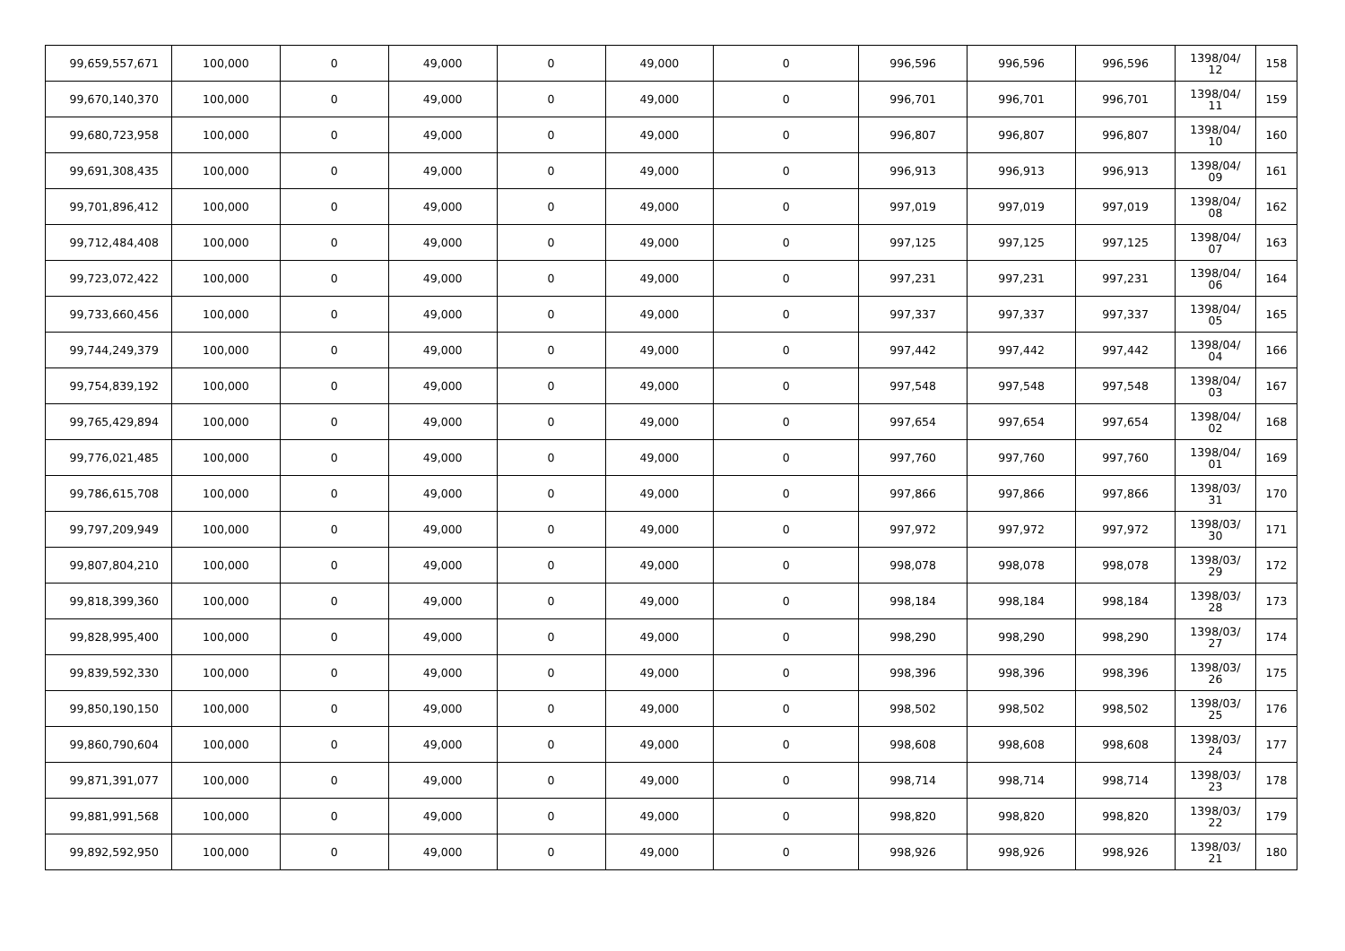| 99,659,557,671 | 100,000 | 0 | 49,000 | 0 | 49,000 | 0 | 996,596 | 996,596 | 996,596 | 1398/04/ 12 | 158 |
| 99,670,140,370 | 100,000 | 0 | 49,000 | 0 | 49,000 | 0 | 996,701 | 996,701 | 996,701 | 1398/04/ 11 | 159 |
| 99,680,723,958 | 100,000 | 0 | 49,000 | 0 | 49,000 | 0 | 996,807 | 996,807 | 996,807 | 1398/04/ 10 | 160 |
| 99,691,308,435 | 100,000 | 0 | 49,000 | 0 | 49,000 | 0 | 996,913 | 996,913 | 996,913 | 1398/04/ 09 | 161 |
| 99,701,896,412 | 100,000 | 0 | 49,000 | 0 | 49,000 | 0 | 997,019 | 997,019 | 997,019 | 1398/04/ 08 | 162 |
| 99,712,484,408 | 100,000 | 0 | 49,000 | 0 | 49,000 | 0 | 997,125 | 997,125 | 997,125 | 1398/04/ 07 | 163 |
| 99,723,072,422 | 100,000 | 0 | 49,000 | 0 | 49,000 | 0 | 997,231 | 997,231 | 997,231 | 1398/04/ 06 | 164 |
| 99,733,660,456 | 100,000 | 0 | 49,000 | 0 | 49,000 | 0 | 997,337 | 997,337 | 997,337 | 1398/04/ 05 | 165 |
| 99,744,249,379 | 100,000 | 0 | 49,000 | 0 | 49,000 | 0 | 997,442 | 997,442 | 997,442 | 1398/04/ 04 | 166 |
| 99,754,839,192 | 100,000 | 0 | 49,000 | 0 | 49,000 | 0 | 997,548 | 997,548 | 997,548 | 1398/04/ 03 | 167 |
| 99,765,429,894 | 100,000 | 0 | 49,000 | 0 | 49,000 | 0 | 997,654 | 997,654 | 997,654 | 1398/04/ 02 | 168 |
| 99,776,021,485 | 100,000 | 0 | 49,000 | 0 | 49,000 | 0 | 997,760 | 997,760 | 997,760 | 1398/04/ 01 | 169 |
| 99,786,615,708 | 100,000 | 0 | 49,000 | 0 | 49,000 | 0 | 997,866 | 997,866 | 997,866 | 1398/03/ 31 | 170 |
| 99,797,209,949 | 100,000 | 0 | 49,000 | 0 | 49,000 | 0 | 997,972 | 997,972 | 997,972 | 1398/03/ 30 | 171 |
| 99,807,804,210 | 100,000 | 0 | 49,000 | 0 | 49,000 | 0 | 998,078 | 998,078 | 998,078 | 1398/03/ 29 | 172 |
| 99,818,399,360 | 100,000 | 0 | 49,000 | 0 | 49,000 | 0 | 998,184 | 998,184 | 998,184 | 1398/03/ 28 | 173 |
| 99,828,995,400 | 100,000 | 0 | 49,000 | 0 | 49,000 | 0 | 998,290 | 998,290 | 998,290 | 1398/03/ 27 | 174 |
| 99,839,592,330 | 100,000 | 0 | 49,000 | 0 | 49,000 | 0 | 998,396 | 998,396 | 998,396 | 1398/03/ 26 | 175 |
| 99,850,190,150 | 100,000 | 0 | 49,000 | 0 | 49,000 | 0 | 998,502 | 998,502 | 998,502 | 1398/03/ 25 | 176 |
| 99,860,790,604 | 100,000 | 0 | 49,000 | 0 | 49,000 | 0 | 998,608 | 998,608 | 998,608 | 1398/03/ 24 | 177 |
| 99,871,391,077 | 100,000 | 0 | 49,000 | 0 | 49,000 | 0 | 998,714 | 998,714 | 998,714 | 1398/03/ 23 | 178 |
| 99,881,991,568 | 100,000 | 0 | 49,000 | 0 | 49,000 | 0 | 998,820 | 998,820 | 998,820 | 1398/03/ 22 | 179 |
| 99,892,592,950 | 100,000 | 0 | 49,000 | 0 | 49,000 | 0 | 998,926 | 998,926 | 998,926 | 1398/03/ 21 | 180 |